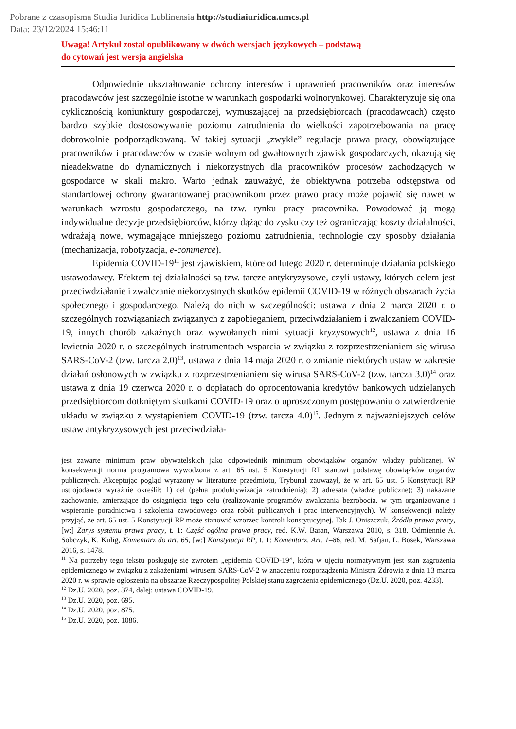Pobrane z czasopisma Studia Iuridica Lublinensia http://studiaiuridica.umcs.pl
Data: 23/12/2024 15:46:11
Uwaga! Artykuł został opublikowany w dwóch wersjach językowych – podstawą
do cytowań jest wersja angielska
Odpowiednie ukształtowanie ochrony interesów i uprawnień pracowników oraz interesów pracodawców jest szczególnie istotne w warunkach gospodarki wolnorynkowej. Charakteryzuje się ona cyklicznością koniunktury gospodarczej, wymuszającej na przedsiębiorcach (pracodawcach) często bardzo szybkie dostosowywanie poziomu zatrudnienia do wielkości zapotrzebowania na pracę dobrowolnie podporządkowaną. W takiej sytuacji „zwykłe” regulacje prawa pracy, obowiązujące pracowników i pracodawców w czasie wolnym od gwałtownych zjawisk gospodarczych, okazują się nieadekwatne do dynamicznych i niekorzystnych dla pracowników procesów zachodzących w gospodarce w skali makro. Warto jednak zauważyć, że obiektywna potrzeba odstępstwa od standardowej ochrony gwarantowanej pracownikom przez prawo pracy może pojawić się nawet w warunkach wzrostu gospodarczego, na tzw. rynku pracy pracownika. Powodować ją mogą indywidualne decyzje przedsiębiorców, którzy dążąc do zysku czy też ograniczając koszty działalności, wdrażają nowe, wymagające mniejszego poziomu zatrudnienia, technologie czy sposoby działania (mechanizacja, robotyzacja, e-commerce).
Epidemia COVID-19<sup>11</sup> jest zjawiskiem, które od lutego 2020 r. determinuje działania polskiego ustawodawcy. Efektem tej działalności są tzw. tarcze antykryzysowe, czyli ustawy, których celem jest przeciwdziałanie i zwalczanie niekorzystnych skutków epidemii COVID-19 w różnych obszarach życia społecznego i gospodarczego. Należą do nich w szczególności: ustawa z dnia 2 marca 2020 r. o szczególnych rozwiązaniach związanych z zapobieganiem, przeciwdziałaniem i zwalczaniem COVID-19, innych chorób zakaźnych oraz wywołanych nimi sytuacji kryzysowych<sup>12</sup>, ustawa z dnia 16 kwietnia 2020 r. o szczególnych instrumentach wsparcia w związku z rozprzestrzenianiem się wirusa SARS-CoV-2 (tzw. tarcza 2.0)<sup>13</sup>, ustawa z dnia 14 maja 2020 r. o zmianie niektórych ustaw w zakresie działań osłonowych w związku z rozprzestrzenianiem się wirusa SARS-CoV-2 (tzw. tarcza 3.0)<sup>14</sup> oraz ustawa z dnia 19 czerwca 2020 r. o dopłatach do oprocentowania kredytów bankowych udzielanych przedsiębiorcom dotkniętym skutkami COVID-19 oraz o uproszczonym postępowaniu o zatwierdzenie układu w związku z wystąpieniem COVID-19 (tzw. tarcza 4.0)<sup>15</sup>. Jednym z najważniejszych celów ustaw antykryzysowych jest przeciwdziała-
jest zawarte minimum praw obywatelskich jako odpowiednik minimum obowiązków organów władzy publicznej. W konsekwencji norma programowa wywodzona z art. 65 ust. 5 Konstytucji RP stanowi podstawę obowiązków organów publicznych. Akceptując pogląd wyrażony w literaturze przedmiotu, Trybunał zauważył, że w art. 65 ust. 5 Konstytucji RP ustrojodawca wyraźnie określił: 1) cel (pełna produktywizacja zatrudnienia); 2) adresata (władze publiczne); 3) nakazane zachowanie, zmierzające do osiągnięcia tego celu (realizowanie programów zwalczania bezrobocia, w tym organizowanie i wspieranie poradnictwa i szkolenia zawodowego oraz robót publicznych i prac interwencyjnych). W konsekwencji należy przyjąć, że art. 65 ust. 5 Konstytucji RP może stanowić wzorzec kontroli konstytucyjnej. Tak J. Oniszczuk, Źródła prawa pracy, [w:] Zarys systemu prawa pracy, t. 1: Część ogólna prawa pracy, red. K.W. Baran, Warszawa 2010, s. 318. Odmiennie A. Sobczyk, K. Kulig, Komentarz do art. 65, [w:] Konstytucja RP, t. 1: Komentarz. Art. 1–86, red. M. Safjan, L. Bosek, Warszawa 2016, s. 1478.
<sup>11</sup> Na potrzeby tego tekstu posługuję się zwrotem „epidemia COVID-19”, którą w ujęciu normatywnym jest stan zagrożenia epidemicznego w związku z zakażeniami wirusem SARS-CoV-2 w znaczeniu rozporządzenia Ministra Zdrowia z dnia 13 marca 2020 r. w sprawie ogłoszenia na obszarze Rzeczypospolitej Polskiej stanu zagrożenia epidemicznego (Dz.U. 2020, poz. 4233).
<sup>12</sup> Dz.U. 2020, poz. 374, dalej: ustawa COVID-19.
<sup>13</sup> Dz.U. 2020, poz. 695.
<sup>14</sup> Dz.U. 2020, poz. 875.
<sup>15</sup> Dz.U. 2020, poz. 1086.